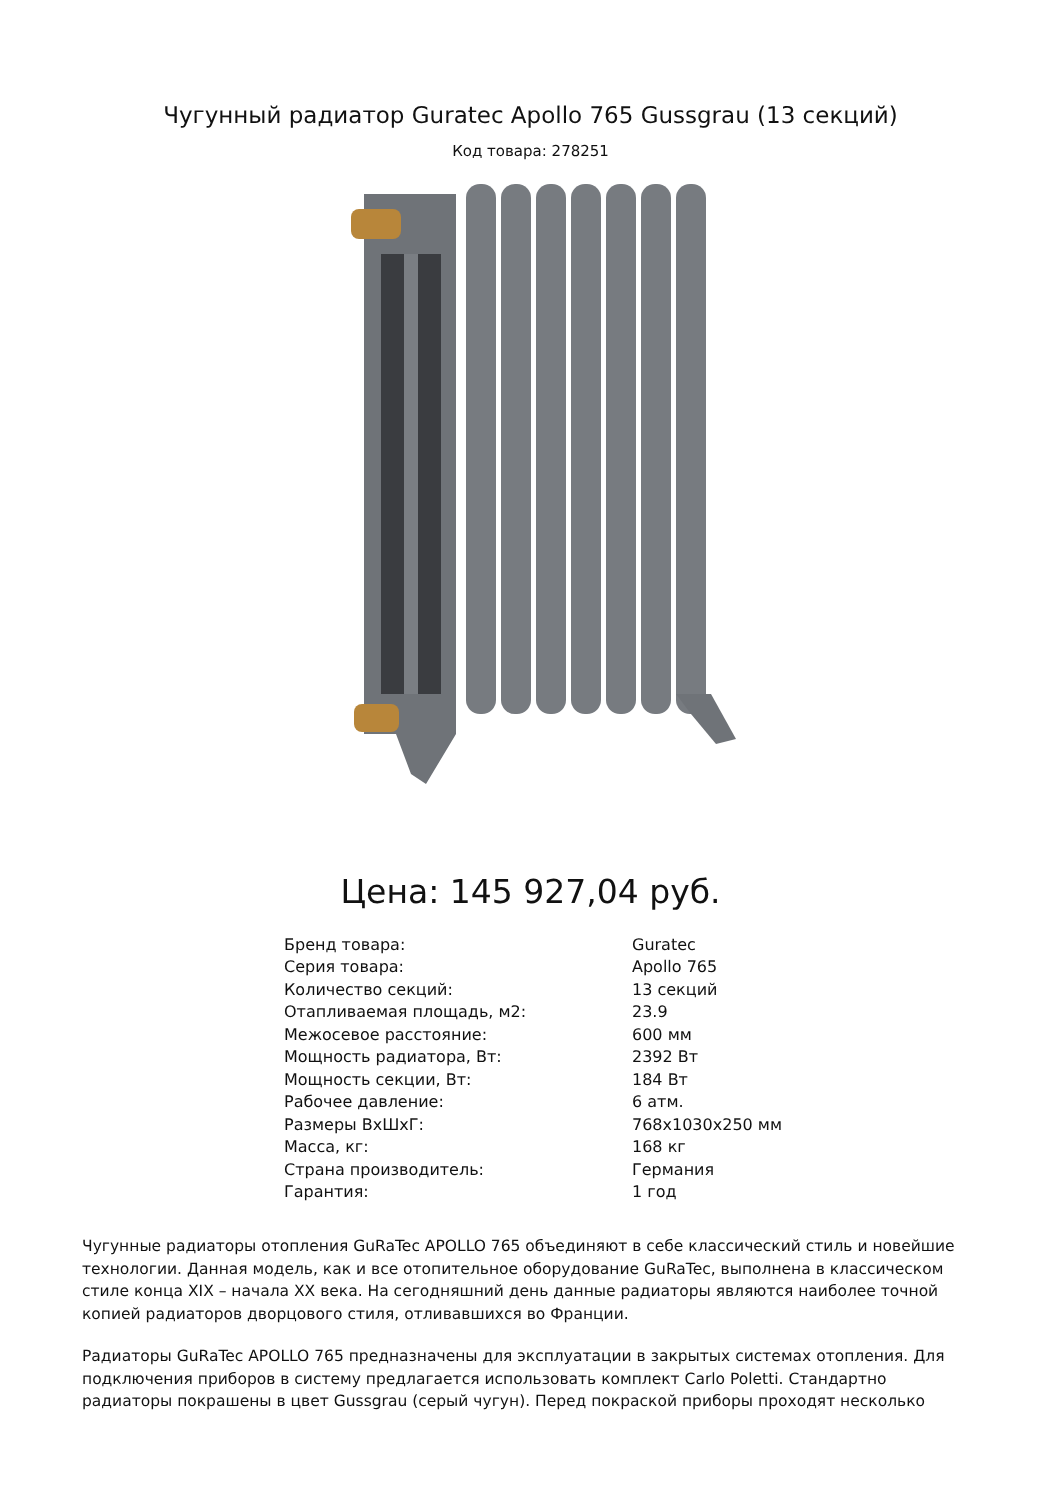Чугунный радиатор Guratec Apollo 765 Gussgrau (13 секций)
Код товара: 278251
Цена: 145 927,04 руб.
| Бренд товара: | Guratec |
| Серия товара: | Apollo 765 |
| Количество секций: | 13 секций |
| Отапливаемая площадь, м2: | 23.9 |
| Межосевое расстояние: | 600 мм |
| Мощность радиатора, Вт: | 2392 Вт |
| Мощность секции, Вт: | 184 Вт |
| Рабочее давление: | 6 атм. |
| Размеры ВхШхГ: | 768x1030x250 мм |
| Масса, кг: | 168 кг |
| Страна производитель: | Германия |
| Гарантия: | 1 год |
Чугунные радиаторы отопления GuRaTec APOLLO 765 объединяют в себе классический стиль и новейшие технологии. Данная модель, как и все отопительное оборудование GuRaTec, выполнена в классическом стиле конца XIX – начала XX века. На сегодняшний день данные радиаторы являются наиболее точной копией радиаторов дворцового стиля, отливавшихся во Франции.
Радиаторы GuRaTec APOLLO 765 предназначены для эксплуатации в закрытых системах отопления. Для подключения приборов в систему предлагается использовать комплект Carlo Poletti. Стандартно радиаторы покрашены в цвет Gussgrau (серый чугун). Перед покраской приборы проходят несколько